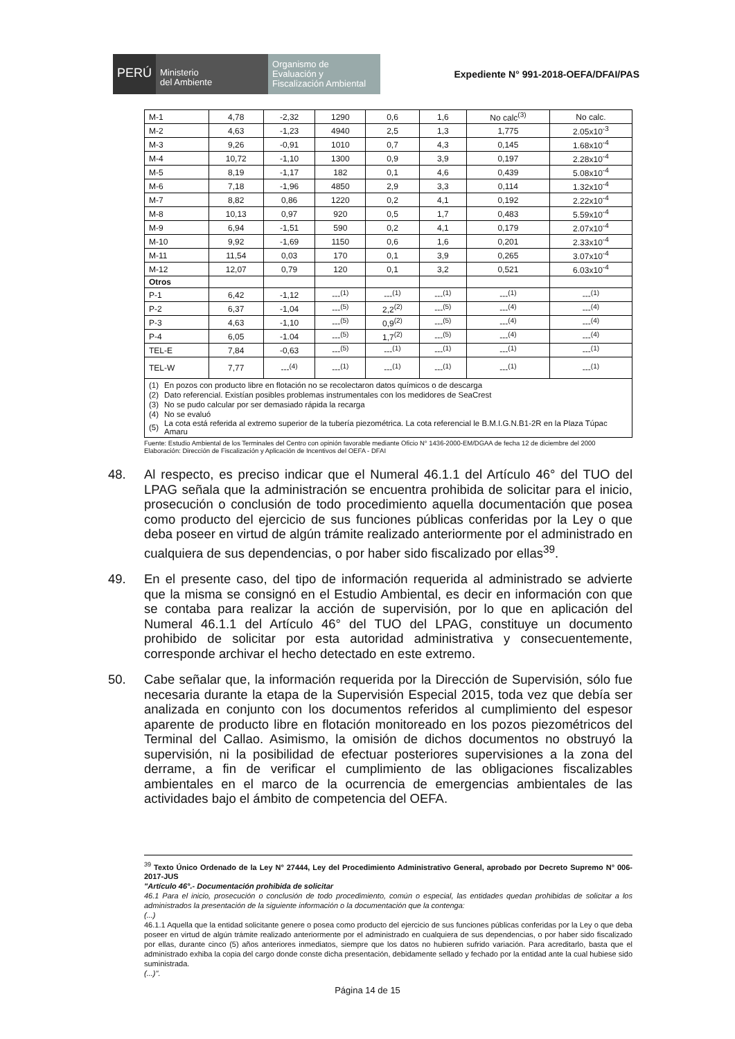PERÚ
Ministerio
del Ambiente
Organismo de
Evaluación y
Fiscalización Ambiental
Expediente N° 991-2018-OEFA/DFAI/PAS
| M-1 | 4,78 | -2,32 | 1290 | 0,6 | 1,6 | No calc<sup>(3)</sup> | No calc. |
| M-2 | 4,63 | -1,23 | 4940 | 2,5 | 1,3 | 1,775 | 2.05x10<sup>-3</sup> |
| M-3 | 9,26 | -0,91 | 1010 | 0,7 | 4,3 | 0,145 | 1.68x10<sup>-4</sup> |
| M-4 | 10,72 | -1,10 | 1300 | 0,9 | 3,9 | 0,197 | 2.28x10<sup>-4</sup> |
| M-5 | 8,19 | -1,17 | 182 | 0,1 | 4,6 | 0,439 | 5.08x10<sup>-4</sup> |
| M-6 | 7,18 | -1,96 | 4850 | 2,9 | 3,3 | 0,114 | 1.32x10<sup>-4</sup> |
| M-7 | 8,82 | 0,86 | 1220 | 0,2 | 4,1 | 0,192 | 2.22x10<sup>-4</sup> |
| M-8 | 10,13 | 0,97 | 920 | 0,5 | 1,7 | 0,483 | 5.59x10<sup>-4</sup> |
| M-9 | 6,94 | -1,51 | 590 | 0,2 | 4,1 | 0,179 | 2.07x10<sup>-4</sup> |
| M-10 | 9,92 | -1,69 | 1150 | 0,6 | 1,6 | 0,201 | 2.33x10<sup>-4</sup> |
| M-11 | 11,54 | 0,03 | 170 | 0,1 | 3,9 | 0,265 | 3.07x10<sup>-4</sup> |
| M-12 | 12,07 | 0,79 | 120 | 0,1 | 3,2 | 0,521 | 6.03x10<sup>-4</sup> |
| Otros | | | | | | | |
| P-1 | 6,42 | -1,12 | ---<sup>(1)</sup> | ---<sup>(1)</sup> | ---<sup>(1)</sup> | ---<sup>(1)</sup> | ---<sup>(1)</sup> |
| P-2 | 6,37 | -1,04 | ---<sup>(5)</sup> | 2,2<sup>(2)</sup> | ---<sup>(5)</sup> | ---<sup>(4)</sup> | ---<sup>(4)</sup> |
| P-3 | 4,63 | -1,10 | ---<sup>(5)</sup> | 0,9<sup>(2)</sup> | ---<sup>(5)</sup> | ---<sup>(4)</sup> | ---<sup>(4)</sup> |
| P-4 | 6,05 | -1.04 | ---<sup>(5)</sup> | 1,7<sup>(2)</sup> | ---<sup>(5)</sup> | ---<sup>(4)</sup> | ---<sup>(4)</sup> |
| TEL-E | 7,84 | -0,63 | ---<sup>(5)</sup> | ---<sup>(1)</sup> | ---<sup>(1)</sup> | ---<sup>(1)</sup> | ---<sup>(1)</sup> |
| TEL-W | 7,77 | ---<sup>(4)</sup> | ---<sup>(1)</sup> | ---<sup>(1)</sup> | ---<sup>(1)</sup> | ---<sup>(1)</sup> | ---<sup>(1)</sup> |
| / (1) / En pozos con producto libre en flotación no se recolectaron datos químicos o de descarga / / (2) / Dato referencial. Existían posibles problemas instrumentales con los medidores de SeaCrest / / (3) / No se pudo calcular por ser demasiado rápida la recarga / / (4) / No se evaluó / / (5) / La cota está referida al extremo superior de la tubería piezométrica. La cota referencial le B.M.I.G.N.B1-2R en la Plaza Túpac Amaru / | | | | | | | |
Fuente: Estudio Ambiental de los Terminales del Centro con opinión favorable mediante Oficio N° 1436-2000-EM/DGAA de fecha 12 de diciembre del 2000
Elaboración: Dirección de Fiscalización y Aplicación de Incentivos del OEFA - DFAI
48. Al respecto, es preciso indicar que el Numeral 46.1.1 del Artículo 46° del TUO del LPAG señala que la administración se encuentra prohibida de solicitar para el inicio, prosecución o conclusión de todo procedimiento aquella documentación que posea como producto del ejercicio de sus funciones públicas conferidas por la Ley o que deba poseer en virtud de algún trámite realizado anteriormente por el administrado en cualquiera de sus dependencias, o por haber sido fiscalizado por ellas<sup>39</sup>.
49. En el presente caso, del tipo de información requerida al administrado se advierte que la misma se consignó en el Estudio Ambiental, es decir en información con que se contaba para realizar la acción de supervisión, por lo que en aplicación del Numeral 46.1.1 del Artículo 46° del TUO del LPAG, constituye un documento prohibido de solicitar por esta autoridad administrativa y consecuentemente, corresponde archivar el hecho detectado en este extremo.
50. Cabe señalar que, la información requerida por la Dirección de Supervisión, sólo fue necesaria durante la etapa de la Supervisión Especial 2015, toda vez que debía ser analizada en conjunto con los documentos referidos al cumplimiento del espesor aparente de producto libre en flotación monitoreado en los pozos piezométricos del Terminal del Callao. Asimismo, la omisión de dichos documentos no obstruyó la supervisión, ni la posibilidad de efectuar posteriores supervisiones a la zona del derrame, a fin de verificar el cumplimiento de las obligaciones fiscalizables ambientales en el marco de la ocurrencia de emergencias ambientales de las actividades bajo el ámbito de competencia del OEFA.
<sup>39</sup> Texto Único Ordenado de la Ley N° 27444, Ley del Procedimiento Administrativo General, aprobado por Decreto Supremo N° 006-2017-JUS
"Artículo 46°.- Documentación prohibida de solicitar
46.1 Para el inicio, prosecución o conclusión de todo procedimiento, común o especial, las entidades quedan prohibidas de solicitar a los administrados la presentación de la siguiente información o la documentación que la contenga:
(...)
46.1.1 Aquella que la entidad solicitante genere o posea como producto del ejercicio de sus funciones públicas conferidas por la Ley o que deba poseer en virtud de algún trámite realizado anteriormente por el administrado en cualquiera de sus dependencias, o por haber sido fiscalizado por ellas, durante cinco (5) años anteriores inmediatos, siempre que los datos no hubieren sufrido variación. Para acreditarlo, basta que el administrado exhiba la copia del cargo donde conste dicha presentación, debidamente sellado y fechado por la entidad ante la cual hubiese sido suministrada.
(...)".
Página 14 de 15